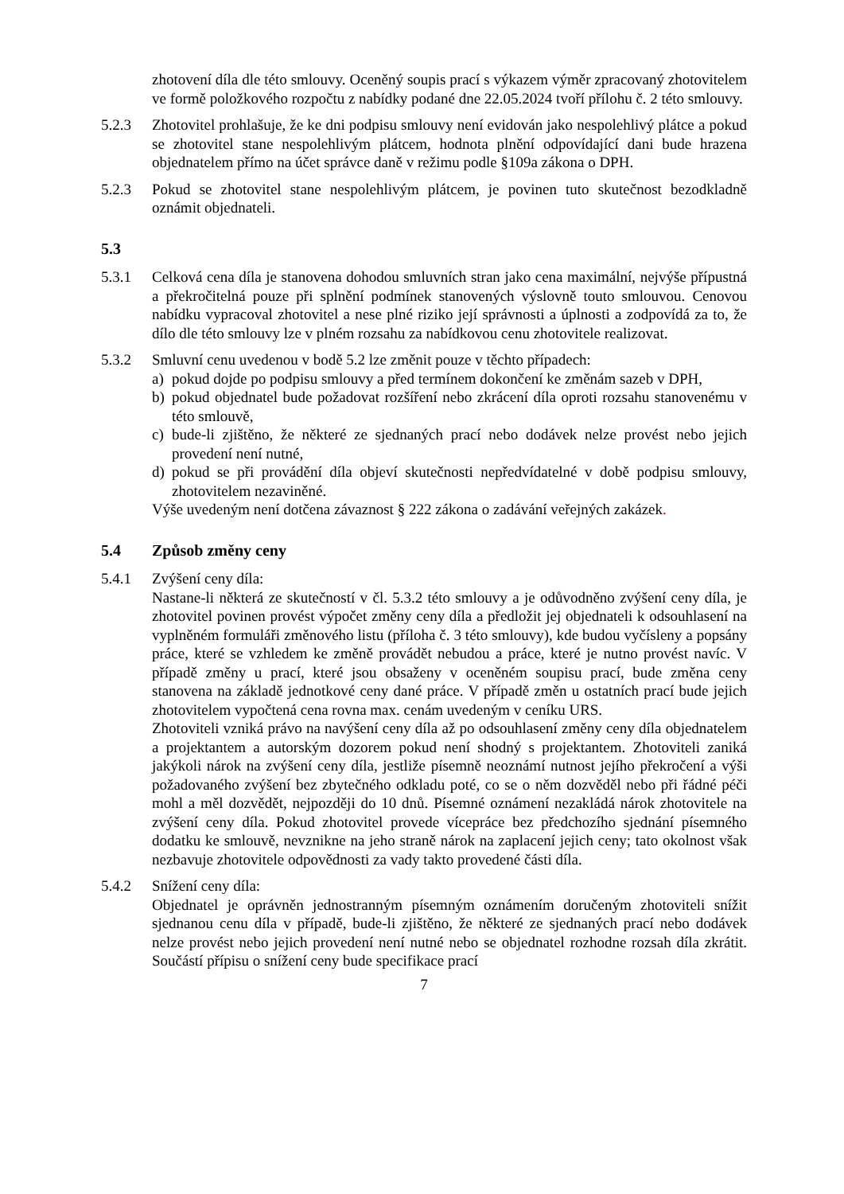zhotovení díla dle této smlouvy. Oceněný soupis prací s výkazem výměr zpracovaný zhotovitelem ve formě položkového rozpočtu z nabídky podané dne 22.05.2024 tvoří přílohu č. 2 této smlouvy.
5.2.3 Zhotovitel prohlašuje, že ke dni podpisu smlouvy není evidován jako nespolehlivý plátce a pokud se zhotovitel stane nespolehlivým plátcem, hodnota plnění odpovídající dani bude hrazena objednatelem přímo na účet správce daně v režimu podle §109a zákona o DPH.
5.2.3 Pokud se zhotovitel stane nespolehlivým plátcem, je povinen tuto skutečnost bezodkladně oznámit objednateli.
5.3
5.3.1 Celková cena díla je stanovena dohodou smluvních stran jako cena maximální, nejvýše přípustná a překročitelná pouze při splnění podmínek stanovených výslovně touto smlouvou. Cenovou nabídku vypracoval zhotovitel a nese plné riziko její správnosti a úplnosti a zodpovídá za to, že dílo dle této smlouvy lze v plném rozsahu za nabídkovou cenu zhotovitele realizovat.
5.3.2 Smluvní cenu uvedenou v bodě 5.2 lze změnit pouze v těchto případech:
a) pokud dojde po podpisu smlouvy a před termínem dokončení ke změnám sazeb v DPH,
b) pokud objednatel bude požadovat rozšíření nebo zkrácení díla oproti rozsahu stanovenému v této smlouvě,
c) bude-li zjištěno, že některé ze sjednaných prací nebo dodávek nelze provést nebo jejich provedení není nutné,
d) pokud se při provádění díla objeví skutečnosti nepředvídatelné v době podpisu smlouvy, zhotovitelem nezaviněné.
Výše uvedeným není dotčena závaznost § 222 zákona o zadávání veřejných zakázek.
5.4 Způsob změny ceny
5.4.1 Zvýšení ceny díla:
Nastane-li některá ze skutečností v čl. 5.3.2 této smlouvy a je odůvodněno zvýšení ceny díla, je zhotovitel povinen provést výpočet změny ceny díla a předložit jej objednateli k odsouhlasení na vyplněném formuláři změnového listu (příloha č. 3 této smlouvy), kde budou vyčísleny a popsány práce, které se vzhledem ke změně provádět nebudou a práce, které je nutno provést navíc. V případě změny u prací, které jsou obsaženy v oceněném soupisu prací, bude změna ceny stanovena na základě jednotkové ceny dané práce. V případě změn u ostatních prací bude jejich zhotovitelem vypočtená cena rovna max. cenám uvedeným v ceníku URS.
Zhotoviteli vzniká právo na navýšení ceny díla až po odsouhlasení změny ceny díla objednatelem a projektantem a autorským dozorem pokud není shodný s projektantem. Zhotoviteli zaniká jakýkoli nárok na zvýšení ceny díla, jestliže písemně neoznámí nutnost jejího překročení a výši požadovaného zvýšení bez zbytečného odkladu poté, co se o něm dozvěděl nebo při řádné péči mohl a měl dozvědět, nejpozději do 10 dnů. Písemné oznámení nezakládá nárok zhotovitele na zvýšení ceny díla. Pokud zhotovitel provede vícepráce bez předchozího sjednání písemného dodatku ke smlouvě, nevznikne na jeho straně nárok na zaplacení jejich ceny; tato okolnost však nezbavuje zhotovitele odpovědnosti za vady takto provedené části díla.
5.4.2 Snížení ceny díla:
Objednatel je oprávněn jednostranným písemným oznámením doručeným zhotoviteli snížit sjednanou cenu díla v případě, bude-li zjištěno, že některé ze sjednaných prací nebo dodávek nelze provést nebo jejich provedení není nutné nebo se objednatel rozhodne rozsah díla zkrátit. Součástí přípisu o snížení ceny bude specifikace prací
7